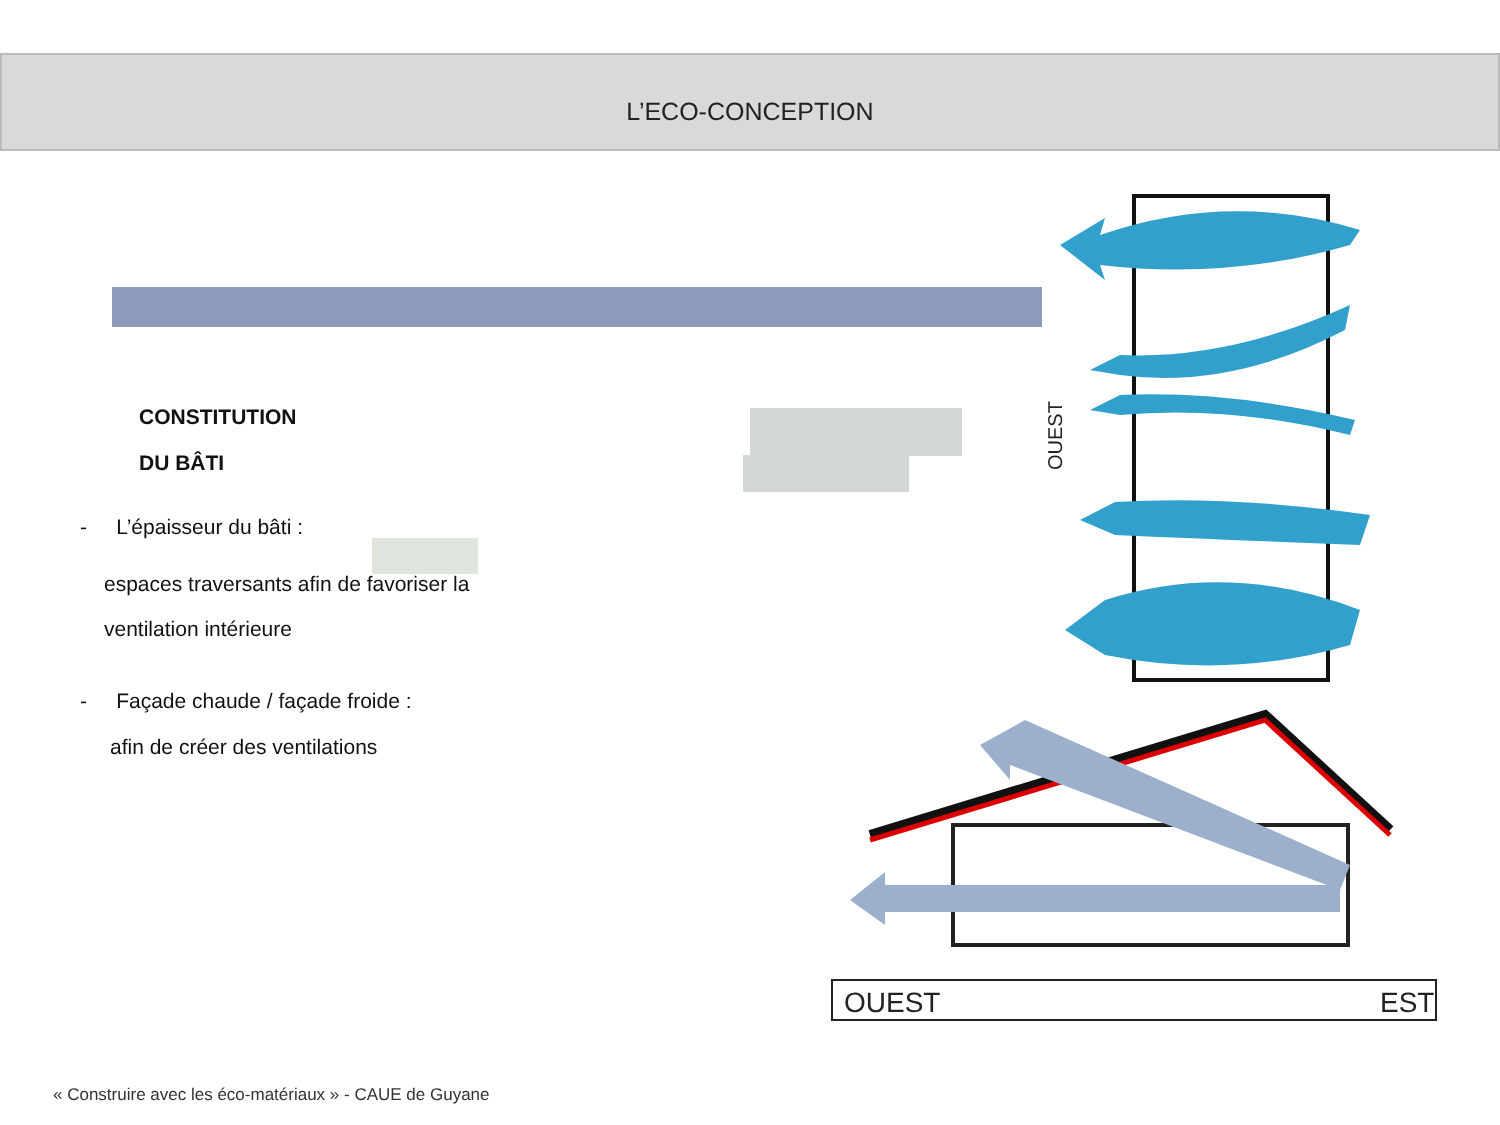L’ECO-CONCEPTION
CONSTITUTION
DU BÂTI
- L’épaisseur du bâti :
espaces traversants afin de favoriser la
ventilation intérieure
- Façade chaude / façade froide :
afin de créer des ventilations
OUEST
OUEST
EST
« Construire avec les éco-matériaux » - CAUE de Guyane